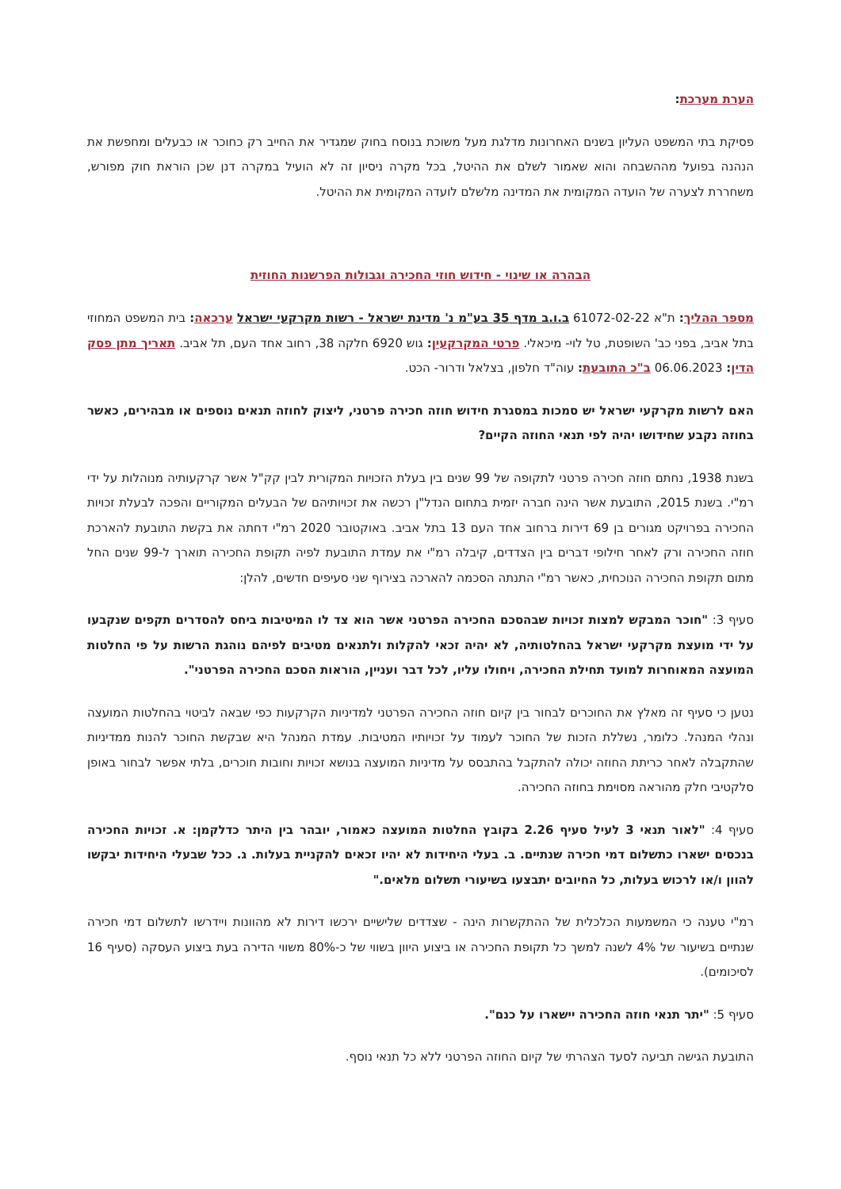הערת מערכת:
פסיקת בתי המשפט העליון בשנים האחרונות מדלגת מעל משוכת בנוסח בחוק שמגדיר את החייב רק כחוכר או כבעלים ומחפשת את הנהנה בפועל מההשבחה והוא שאמור לשלם את ההיטל, בכל מקרה ניסיון זה לא הועיל במקרה דנן שכן הוראת חוק מפורש, משחררת לצערה של הועדה המקומית את המדינה מלשלם לועדה המקומית את ההיטל.
הבהרה או שינוי - חידוש חוזי החכירה וגבולות הפרשנות החוזית
מספר ההליך: ת"א 61072-02-22 ב.ו.ב מדף 35 בע"מ נ' מדינת ישראל - רשות מקרקעי ישראל ערכאה: בית המשפט המחוזי בתל אביב, בפני כב' השופטת, טל לוי- מיכאלי. פרטי המקרקעין: גוש 6920 חלקה 38, רחוב אחד העם, תל אביב. תאריך מתן פסק הדין: 06.06.2023 ב"כ התובעת: עוה"ד חלפון, בצלאל ודרור- הכט.
האם לרשות מקרקעי ישראל יש סמכות במסגרת חידוש חוזה חכירה פרטני, ליצוק לחוזה תנאים נוספים או מבהירים, כאשר בחוזה נקבע שחידושו יהיה לפי תנאי החוזה הקיים?
בשנת 1938, נחתם חוזה חכירה פרטני לתקופה של 99 שנים בין בעלת הזכויות המקורית לבין קק"ל אשר קרקעותיה מנוהלות על ידי רמ"י. בשנת 2015, התובעת אשר הינה חברה יזמית בתחום הנדל"ן רכשה את זכויותיהם של הבעלים המקוריים והפכה לבעלת זכויות החכירה בפרויקט מגורים בן 69 דירות ברחוב אחד העם 13 בתל אביב. באוקטובר 2020 רמ"י דחתה את בקשת התובעת להארכת חוזה החכירה ורק לאחר חילופי דברים בין הצדדים, קיבלה רמ"י את עמדת התובעת לפיה תקופת החכירה תוארך ל-99 שנים החל מתום תקופת החכירה הנוכחית, כאשר רמ"י התנתה הסכמה להארכה בצירוף שני סעיפים חדשים, להלן:
סעיף 3: "חוכר המבקש למצות זכויות שבהסכם החכירה הפרטני אשר הוא צד לו המיטיבות ביחס להסדרים תקפים שנקבעו על ידי מועצת מקרקעי ישראל בהחלטותיה, לא יהיה זכאי להקלות ולתנאים מטיבים לפיהם נוהגת הרשות על פי החלטות המועצה המאוחרות למועד תחילת החכירה, ויחולו עליו, לכל דבר ועניין, הוראות הסכם החכירה הפרטני".
נטען כי סעיף זה מאלץ את החוכרים לבחור בין קיום חוזה החכירה הפרטני למדיניות הקרקעות כפי שבאה לביטוי בהחלטות המועצה ונהלי המנהל. כלומר, נשללת הזכות של החוכר לעמוד על זכויותיו המטיבות. עמדת המנהל היא שבקשת החוכר להנות ממדיניות שהתקבלה לאחר כריתת החוזה יכולה להתקבל בהתבסס על מדיניות המועצה בנושא זכויות וחובות חוכרים, בלתי אפשר לבחור באופן סלקטיבי חלק מהוראה מסוימת בחוזה החכירה.
סעיף 4: "לאור תנאי 3 לעיל סעיף 2.26 בקובץ החלטות המועצה כאמור, יובהר בין היתר כדלקמן: א. זכויות החכירה בנכסים ישארו כתשלום דמי חכירה שנתיים. ב. בעלי היחידות לא יהיו זכאים להקניית בעלות. ג. ככל שבעלי היחידות יבקשו להוון ו/או לרכוש בעלות, כל החיובים יתבצעו בשיעורי תשלום מלאים."
רמ"י טענה כי המשמעות הכלכלית של ההתקשרות הינה - שצדדים שלישיים ירכשו דירות לא מהוונות ויידרשו לתשלום דמי חכירה שנתיים בשיעור של 4% לשנה למשך כל תקופת החכירה או ביצוע היוון בשווי של כ-80% משווי הדירה בעת ביצוע העסקה (סעיף 16 לסיכומים).
סעיף 5: "יתר תנאי חוזה החכירה יישארו על כנם".
התובעת הגישה תביעה לסעד הצהרתי של קיום החוזה הפרטני ללא כל תנאי נוסף.